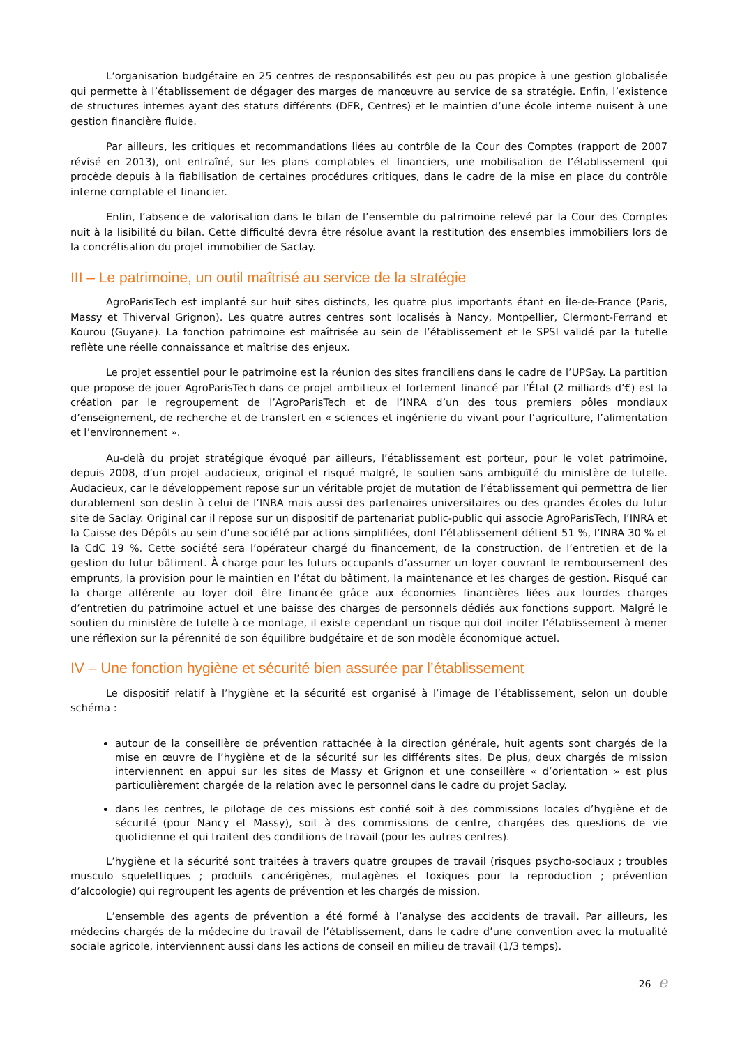L’organisation budgétaire en 25 centres de responsabilités est peu ou pas propice à une gestion globalisée qui permette à l’établissement de dégager des marges de manœuvre au service de sa stratégie. Enfin, l’existence de structures internes ayant des statuts différents (DFR, Centres) et le maintien d’une école interne nuisent à une gestion financière fluide.
Par ailleurs, les critiques et recommandations liées au contrôle de la Cour des Comptes (rapport de 2007 révisé en 2013), ont entraîné, sur les plans comptables et financiers, une mobilisation de l’établissement qui procède depuis à la fiabilisation de certaines procédures critiques, dans le cadre de la mise en place du contrôle interne comptable et financier.
Enfin, l’absence de valorisation dans le bilan de l’ensemble du patrimoine relevé par la Cour des Comptes nuit à la lisibilité du bilan. Cette difficulté devra être résolue avant la restitution des ensembles immobiliers lors de la concrétisation du projet immobilier de Saclay.
III – Le patrimoine, un outil maîtrisé au service de la stratégie
AgroParisTech est implanté sur huit sites distincts, les quatre plus importants étant en Île-de-France (Paris, Massy et Thiverval Grignon). Les quatre autres centres sont localisés à Nancy, Montpellier, Clermont-Ferrand et Kourou (Guyane). La fonction patrimoine est maîtrisée au sein de l’établissement et le SPSI validé par la tutelle reflète une réelle connaissance et maîtrise des enjeux.
Le projet essentiel pour le patrimoine est la réunion des sites franciliens dans le cadre de l’UPSay. La partition que propose de jouer AgroParisTech dans ce projet ambitieux et fortement financé par l’État (2 milliards d’€) est la création par le regroupement de l’AgroParisTech et de l’INRA d’un des tous premiers pôles mondiaux d’enseignement, de recherche et de transfert en « sciences et ingénierie du vivant pour l’agriculture, l’alimentation et l’environnement ».
Au-delà du projet stratégique évoqué par ailleurs, l’établissement est porteur, pour le volet patrimoine, depuis 2008, d’un projet audacieux, original et risqué malgré, le soutien sans ambiguïté du ministère de tutelle. Audacieux, car le développement repose sur un véritable projet de mutation de l’établissement qui permettra de lier durablement son destin à celui de l’INRA mais aussi des partenaires universitaires ou des grandes écoles du futur site de Saclay. Original car il repose sur un dispositif de partenariat public-public qui associe AgroParisTech, l’INRA et la Caisse des Dépôts au sein d’une société par actions simplifiées, dont l’établissement détient 51 %, l’INRA 30 % et la CdC 19 %. Cette société sera l’opérateur chargé du financement, de la construction, de l’entretien et de la gestion du futur bâtiment. À charge pour les futurs occupants d’assumer un loyer couvrant le remboursement des emprunts, la provision pour le maintien en l’état du bâtiment, la maintenance et les charges de gestion. Risqué car la charge afférente au loyer doit être financée grâce aux économies financières liées aux lourdes charges d’entretien du patrimoine actuel et une baisse des charges de personnels dédiés aux fonctions support. Malgré le soutien du ministère de tutelle à ce montage, il existe cependant un risque qui doit inciter l’établissement à mener une réflexion sur la pérennité de son équilibre budgétaire et de son modèle économique actuel.
IV – Une fonction hygiène et sécurité bien assurée par l’établissement
Le dispositif relatif à l’hygiène et la sécurité est organisé à l’image de l’établissement, selon un double schéma :
autour de la conseillère de prévention rattachée à la direction générale, huit agents sont chargés de la mise en œuvre de l’hygiène et de la sécurité sur les différents sites. De plus, deux chargés de mission interviennent en appui sur les sites de Massy et Grignon et une conseillère « d’orientation » est plus particulièrement chargée de la relation avec le personnel dans le cadre du projet Saclay.
dans les centres, le pilotage de ces missions est confié soit à des commissions locales d’hygiène et de sécurité (pour Nancy et Massy), soit à des commissions de centre, chargées des questions de vie quotidienne et qui traitent des conditions de travail (pour les autres centres).
L’hygiène et la sécurité sont traitées à travers quatre groupes de travail (risques psycho-sociaux ; troubles musculo squelettiques ; produits cancérigènes, mutagènes et toxiques pour la reproduction ; prévention d’alcoologie) qui regroupent les agents de prévention et les chargés de mission.
L’ensemble des agents de prévention a été formé à l’analyse des accidents de travail. Par ailleurs, les médecins chargés de la médecine du travail de l’établissement, dans le cadre d’une convention avec la mutualité sociale agricole, interviennent aussi dans les actions de conseil en milieu de travail (1/3 temps).
26 e